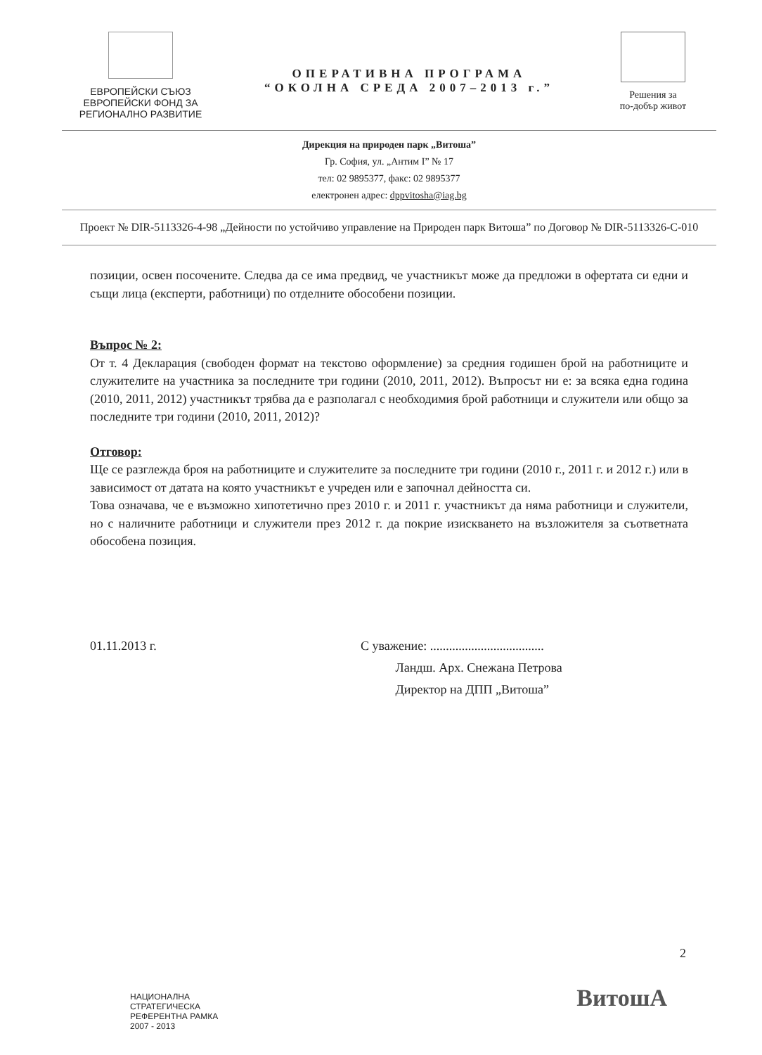ЕВРОПЕЙСКИ СЪЮЗ
ЕВРОПЕЙСКИ ФОНД ЗА
РЕГИОНАЛНО РАЗВИТИЕ
ОПЕРАТИВНА ПРОГРАМА
“ОКОЛНА СРЕДА 2007–2013 г.”
Решения за
по-добър живот
Дирекция на природен парк „Витоша”
Гр. София, ул. „Антим I” № 17
тел: 02 9895377, факс: 02 9895377
електронен адрес: dppvitosha@iag.bg
Проект № DIR-5113326-4-98 „Дейности по устойчиво управление на Природен парк Витоша” по Договор № DIR-5113326-C-010
позиции, освен посочените. Следва да се има предвид, че участникът може да предложи в офертата си едни и същи лица (експерти, работници) по отделните обособени позиции.
Въпрос № 2:
От т. 4 Декларация (свободен формат на текстово оформление) за средния годишен брой на работниците и служителите на участника за последните три години (2010, 2011, 2012). Въпросът ни е: за всяка една година (2010, 2011, 2012) участникът трябва да е разполагал с необходимия брой работници и служители или общо за последните три години (2010, 2011, 2012)?
Отговор:
Ще се разглежда броя на работниците и служителите за последните три години (2010 г., 2011 г. и 2012 г.) или в зависимост от датата на която участникът е учреден или е започнал дейността си.
Това означава, че е възможно хипотетично през 2010 г. и 2011 г. участникът да няма работници и служители, но с наличните работници и служители през 2012 г. да покрие изискването на възложителя за съответната обособена позиция.
01.11.2013 г. С уважение: ....................................
Ландш. Арх. Снежана Петрова
Директор на ДПП „Витоша”
2
НАЦИОНАЛНА
СТРАТЕГИЧЕСКА
РЕФЕРЕНТНА РАМКА
2007 - 2013
ВитошА